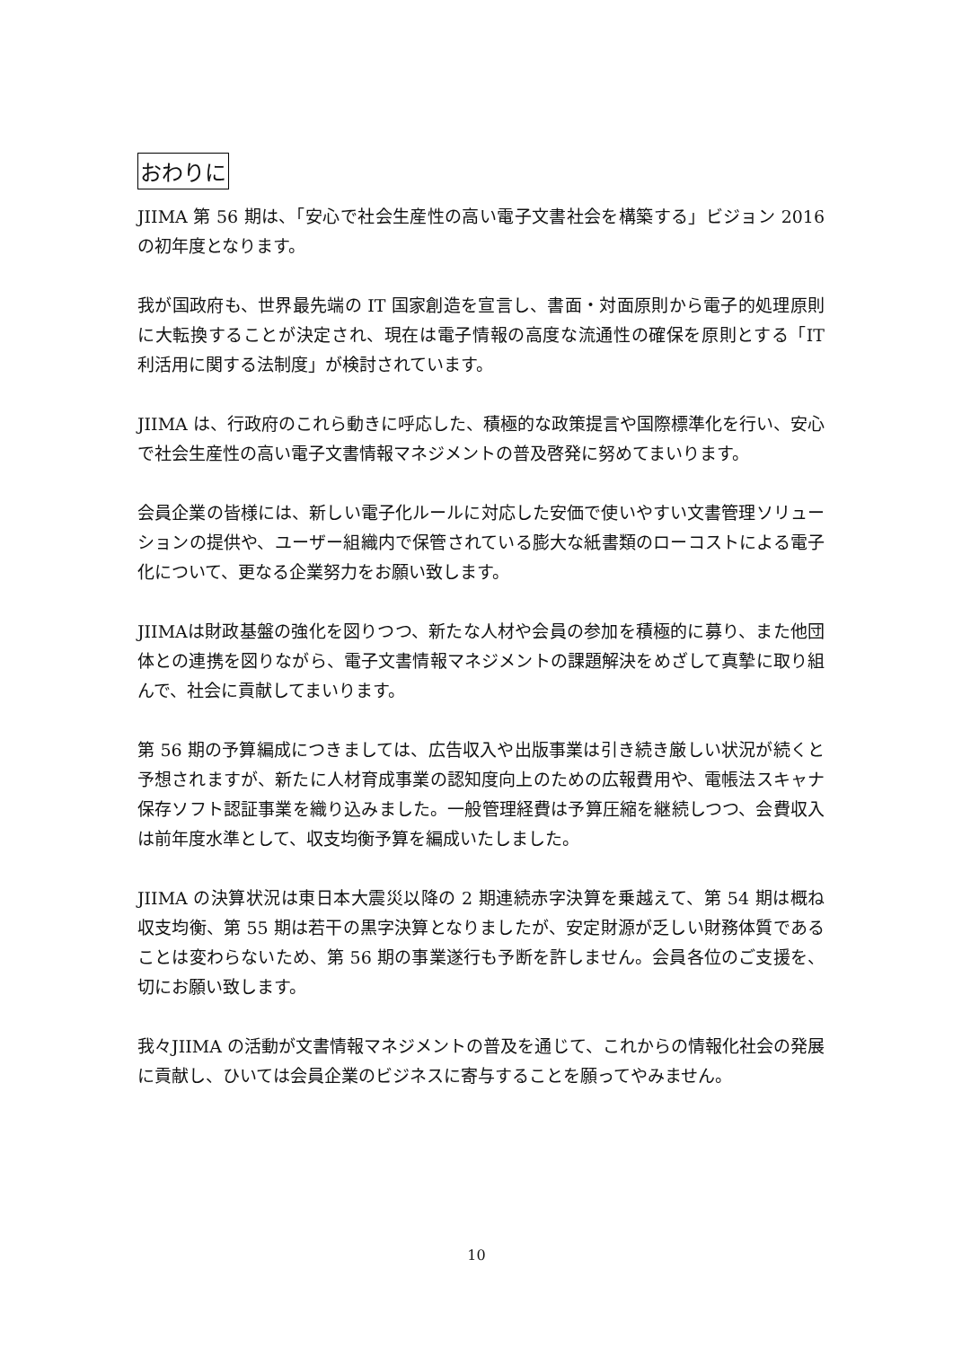おわりに
JIIMA 第 56 期は、「安心で社会生産性の高い電子文書社会を構築する」ビジョン 2016 の初年度となります。
我が国政府も、世界最先端の IT 国家創造を宣言し、書面・対面原則から電子的処理原則に大転換することが決定され、現在は電子情報の高度な流通性の確保を原則とする「IT 利活用に関する法制度」が検討されています。
JIIMA は、行政府のこれら動きに呼応した、積極的な政策提言や国際標準化を行い、安心で社会生産性の高い電子文書情報マネジメントの普及啓発に努めてまいります。
会員企業の皆様には、新しい電子化ルールに対応した安価で使いやすい文書管理ソリューションの提供や、ユーザー組織内で保管されている膨大な紙書類のローコストによる電子化について、更なる企業努力をお願い致します。
JIIMAは財政基盤の強化を図りつつ、新たな人材や会員の参加を積極的に募り、また他団体との連携を図りながら、電子文書情報マネジメントの課題解決をめざして真摯に取り組んで、社会に貢献してまいります。
第 56 期の予算編成につきましては、広告収入や出版事業は引き続き厳しい状況が続くと予想されますが、新たに人材育成事業の認知度向上のための広報費用や、電帳法スキャナ保存ソフト認証事業を織り込みました。一般管理経費は予算圧縮を継続しつつ、会費収入は前年度水準として、収支均衡予算を編成いたしました。
JIIMA の決算状況は東日本大震災以降の 2 期連続赤字決算を乗越えて、第 54 期は概ね収支均衡、第 55 期は若干の黒字決算となりましたが、安定財源が乏しい財務体質であることは変わらないため、第 56 期の事業遂行も予断を許しません。会員各位のご支援を、切にお願い致します。
我々JIIMA の活動が文書情報マネジメントの普及を通じて、これからの情報化社会の発展に貢献し、ひいては会員企業のビジネスに寄与することを願ってやみません。
10